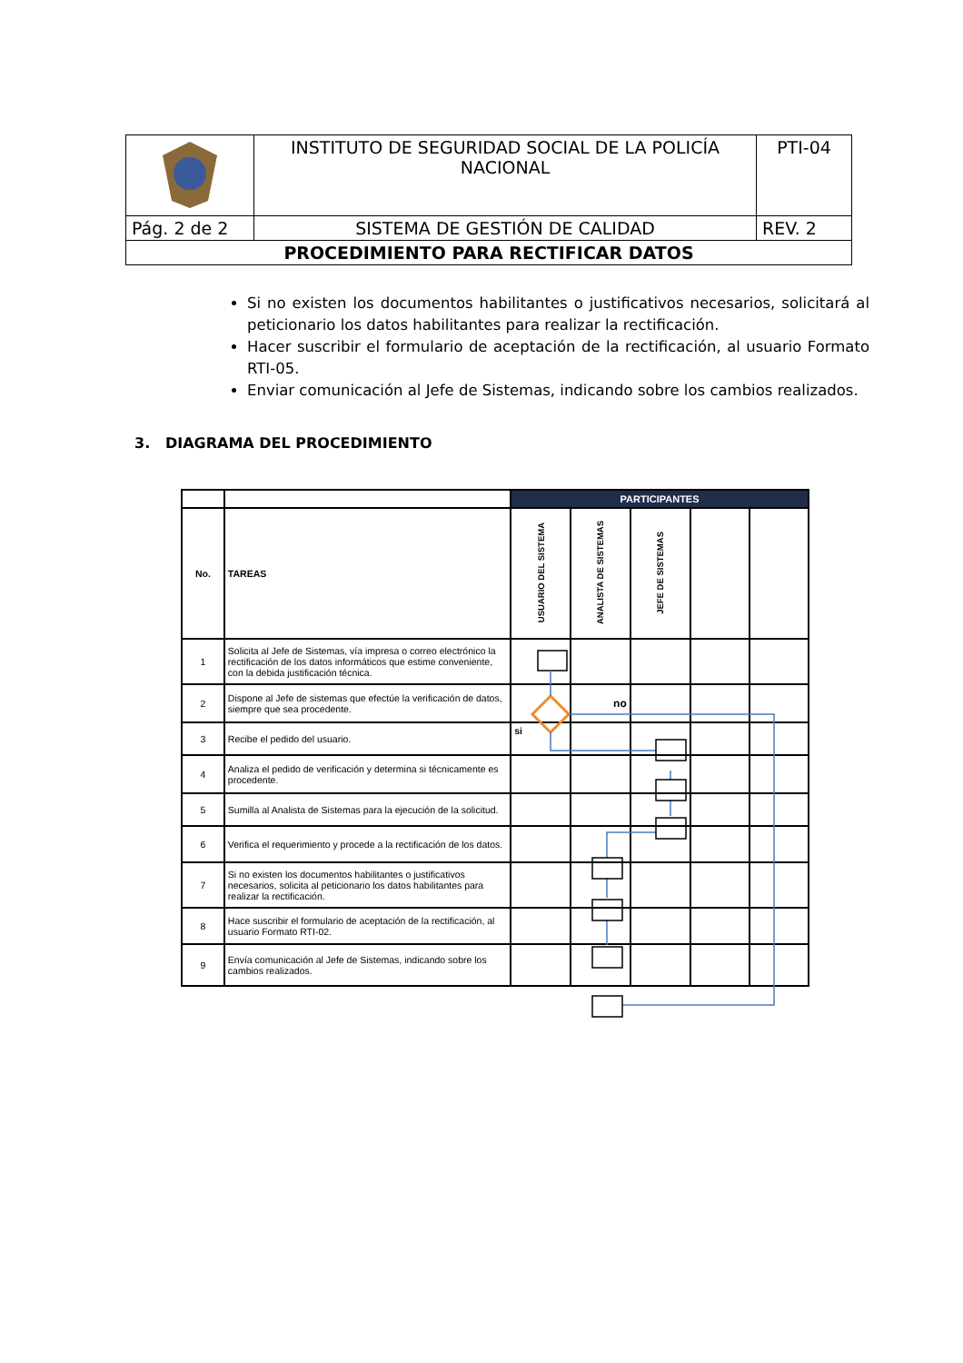| | INSTITUTO DE SEGURIDAD SOCIAL DE LA POLICÍA NACIONAL | PTI-04 |
| Pág. 2 de 2 | SISTEMA DE GESTIÓN DE CALIDAD | REV. 2 |
| PROCEDIMIENTO PARA RECTIFICAR DATOS | | |
Si no existen los documentos habilitantes o justificativos necesarios, solicitará al peticionario los datos habilitantes para realizar la rectificación.
Hacer suscribir el formulario de aceptación de la rectificación, al usuario Formato RTI-05.
Enviar comunicación al Jefe de Sistemas, indicando sobre los cambios realizados.
3. DIAGRAMA DEL PROCEDIMIENTO
| | | PARTICIPANTES | | | | |
| --- | --- | --- | --- | --- | --- | --- |
| No. | TAREAS | USUARIO DEL SISTEMA | ANALISTA DE SISTEMAS | JEFE DE SISTEMAS | | |
| 1 | Solicita al Jefe de Sistemas, vía impresa o correo electrónico la rectificación de los datos informáticos que estime conveniente, con la debida justificación técnica. | | | | | |
| 2 | Dispone al Jefe de sistemas que efectúe la verificación de datos, siempre que sea procedente. | | no | | | |
| 3 | Recibe el pedido del usuario. | si | | | | |
| 4 | Analiza el pedido de verificación y determina si técnicamente es procedente. | | | | | |
| 5 | Sumilla al Analista de Sistemas para la ejecución de la solicitud. | | | | | |
| 6 | Verifica el requerimiento y procede a la rectificación de los datos. | | | | | |
| 7 | Si no existen los documentos habilitantes o justificativos necesarios, solicita al peticionario los datos habilitantes para realizar la rectificación. | | | | | |
| 8 | Hace suscribir el formulario de aceptación de la rectificación, al usuario Formato RTI-02. | | | | | |
| 9 | Envía comunicación al Jefe de Sistemas, indicando sobre los cambios realizados. | | | | | |